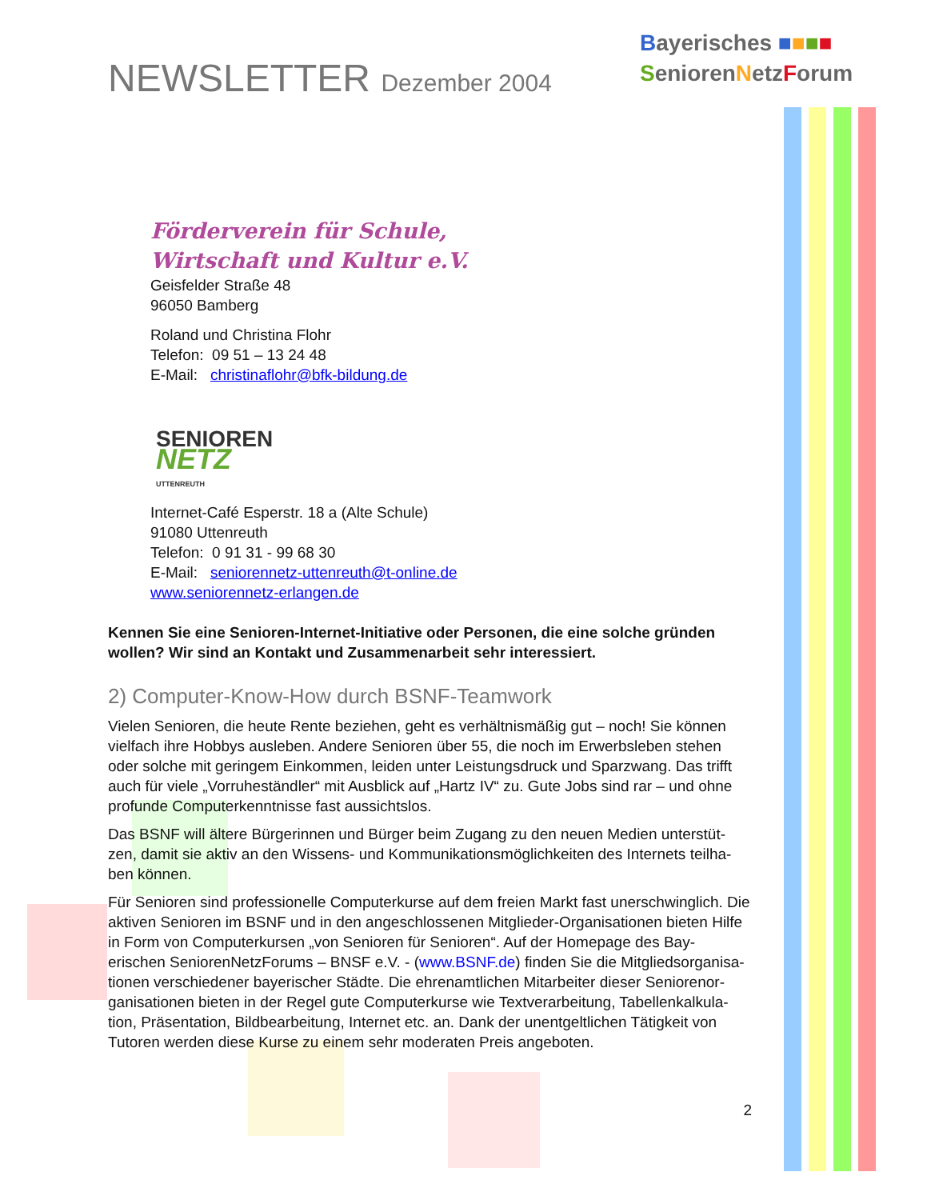NEWSLETTER Dezember 2004
Bayerisches ■■■■
SeniorenNetzForum
Förderverein für Schule,
Wirtschaft und Kultur e.V.
Geisfelder Straße 48
96050 Bamberg
Roland und Christina Flohr
Telefon: 09 51 – 13 24 48
E-Mail: christinaflohr@bfk-bildung.de
SENIOREN
NETZ
UTTENREUTH
Internet-Café Esperstr. 18 a (Alte Schule)
91080 Uttenreuth
Telefon: 0 91 31 - 99 68 30
E-Mail: seniorennetz-uttenreuth@t-online.de
www.seniorennetz-erlangen.de
Kennen Sie eine Senioren-Internet-Initiative oder Personen, die eine solche gründen wollen? Wir sind an Kontakt und Zusammenarbeit sehr interessiert.
2) Computer-Know-How durch BSNF-Teamwork
Vielen Senioren, die heute Rente beziehen, geht es verhältnismäßig gut – noch! Sie können vielfach ihre Hobbys ausleben. Andere Senioren über 55, die noch im Erwerbsleben stehen oder solche mit geringem Einkommen, leiden unter Leistungsdruck und Sparzwang. Das trifft auch für viele „Vorruheständler“ mit Ausblick auf „Hartz IV“ zu. Gute Jobs sind rar – und ohne profunde Computerkenntnisse fast aussichtslos.
Das BSNF will ältere Bürgerinnen und Bürger beim Zugang zu den neuen Medien unterstüt-zen, damit sie aktiv an den Wissens- und Kommunikationsmöglichkeiten des Internets teilha-ben können.
Für Senioren sind professionelle Computerkurse auf dem freien Markt fast unerschwinglich. Die aktiven Senioren im BSNF und in den angeschlossenen Mitglieder-Organisationen bieten Hilfe in Form von Computerkursen „von Senioren für Senioren“. Auf der Homepage des Bay-erischen SeniorenNetzForums – BNSF e.V. - (www.BSNF.de) finden Sie die Mitgliedsorganisa-tionen verschiedener bayerischer Städte. Die ehrenamtlichen Mitarbeiter dieser Seniorenor-ganisationen bieten in der Regel gute Computerkurse wie Textverarbeitung, Tabellenkalkula-tion, Präsentation, Bildbearbeitung, Internet etc. an. Dank der unentgeltlichen Tätigkeit von Tutoren werden diese Kurse zu einem sehr moderaten Preis angeboten.
2